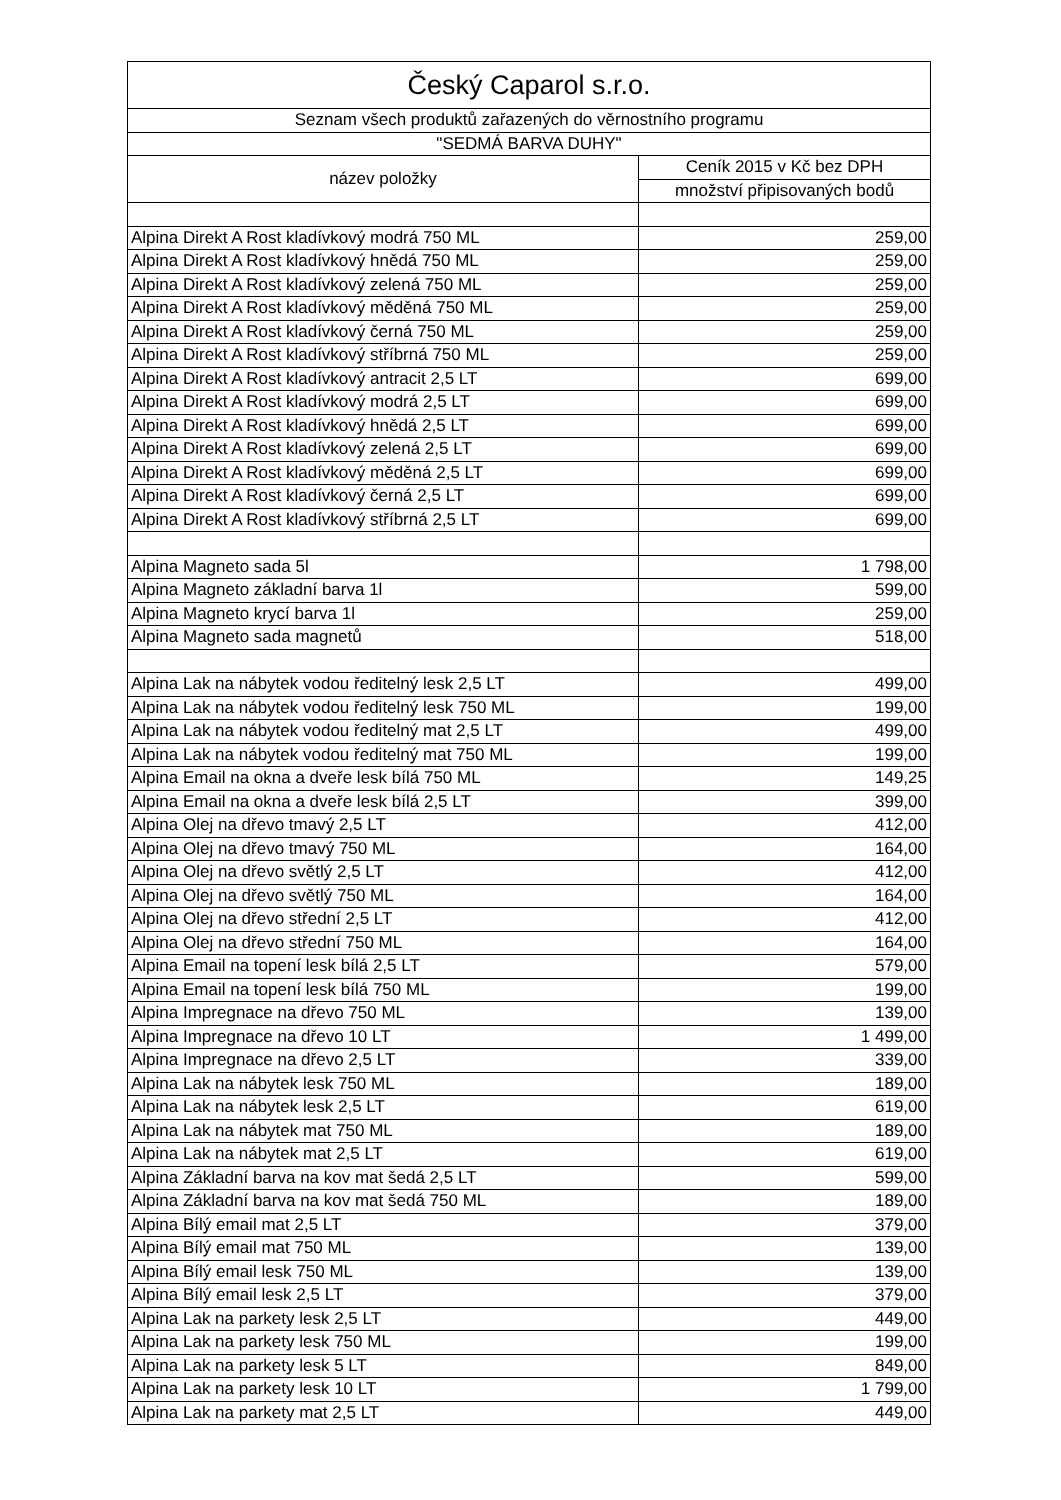| Český Caparol s.r.o. | |
| --- | --- |
| Seznam všech produktů zařazených do věrnostního programu | |
| "SEDMÁ BARVA DUHY" | |
| název položky | Ceník 2015 v Kč bez DPH |
| | množství připisovaných bodů |
| Alpina Direkt A Rost kladívkový modrá 750 ML | 259,00 |
| Alpina Direkt A Rost kladívkový hnědá 750 ML | 259,00 |
| Alpina Direkt A Rost kladívkový zelená 750 ML | 259,00 |
| Alpina Direkt A Rost kladívkový měděná 750 ML | 259,00 |
| Alpina Direkt A Rost kladívkový černá 750 ML | 259,00 |
| Alpina Direkt A Rost kladívkový stříbrná 750 ML | 259,00 |
| Alpina Direkt A Rost kladívkový antracit 2,5 LT | 699,00 |
| Alpina Direkt A Rost kladívkový modrá 2,5 LT | 699,00 |
| Alpina Direkt A Rost kladívkový hnědá 2,5 LT | 699,00 |
| Alpina Direkt A Rost kladívkový zelená 2,5 LT | 699,00 |
| Alpina Direkt A Rost kladívkový měděná 2,5 LT | 699,00 |
| Alpina Direkt A Rost kladívkový černá 2,5 LT | 699,00 |
| Alpina Direkt A Rost kladívkový stříbrná 2,5 LT | 699,00 |
| Alpina Magneto sada 5l | 1 798,00 |
| Alpina Magneto základní barva 1l | 599,00 |
| Alpina Magneto krycí barva 1l | 259,00 |
| Alpina Magneto sada magnetů | 518,00 |
| Alpina Lak na nábytek vodou ředitelný lesk 2,5 LT | 499,00 |
| Alpina Lak na nábytek vodou ředitelný lesk 750 ML | 199,00 |
| Alpina Lak na nábytek vodou ředitelný mat 2,5 LT | 499,00 |
| Alpina Lak na nábytek vodou ředitelný mat 750 ML | 199,00 |
| Alpina Email na okna a dveře lesk bílá 750 ML | 149,25 |
| Alpina Email na okna a dveře lesk bílá 2,5 LT | 399,00 |
| Alpina Olej na dřevo tmavý 2,5 LT | 412,00 |
| Alpina Olej na dřevo tmavý 750 ML | 164,00 |
| Alpina Olej na dřevo světlý 2,5 LT | 412,00 |
| Alpina Olej na dřevo světlý 750 ML | 164,00 |
| Alpina Olej na dřevo střední 2,5 LT | 412,00 |
| Alpina Olej na dřevo střední 750 ML | 164,00 |
| Alpina Email na topení lesk bílá 2,5 LT | 579,00 |
| Alpina Email na topení lesk bílá 750 ML | 199,00 |
| Alpina Impregnace na dřevo 750 ML | 139,00 |
| Alpina Impregnace na dřevo 10 LT | 1 499,00 |
| Alpina Impregnace na dřevo 2,5 LT | 339,00 |
| Alpina Lak na nábytek lesk 750 ML | 189,00 |
| Alpina Lak na nábytek lesk 2,5 LT | 619,00 |
| Alpina Lak na nábytek mat 750 ML | 189,00 |
| Alpina Lak na nábytek mat 2,5 LT | 619,00 |
| Alpina Základní barva na kov mat šedá 2,5 LT | 599,00 |
| Alpina Základní barva na kov mat šedá 750 ML | 189,00 |
| Alpina Bílý email mat 2,5 LT | 379,00 |
| Alpina Bílý email mat 750 ML | 139,00 |
| Alpina Bílý email lesk 750 ML | 139,00 |
| Alpina Bílý email lesk 2,5 LT | 379,00 |
| Alpina Lak na parkety lesk 2,5 LT | 449,00 |
| Alpina Lak na parkety lesk 750 ML | 199,00 |
| Alpina Lak na parkety lesk 5 LT | 849,00 |
| Alpina Lak na parkety lesk 10 LT | 1 799,00 |
| Alpina Lak na parkety mat 2,5 LT | 449,00 |